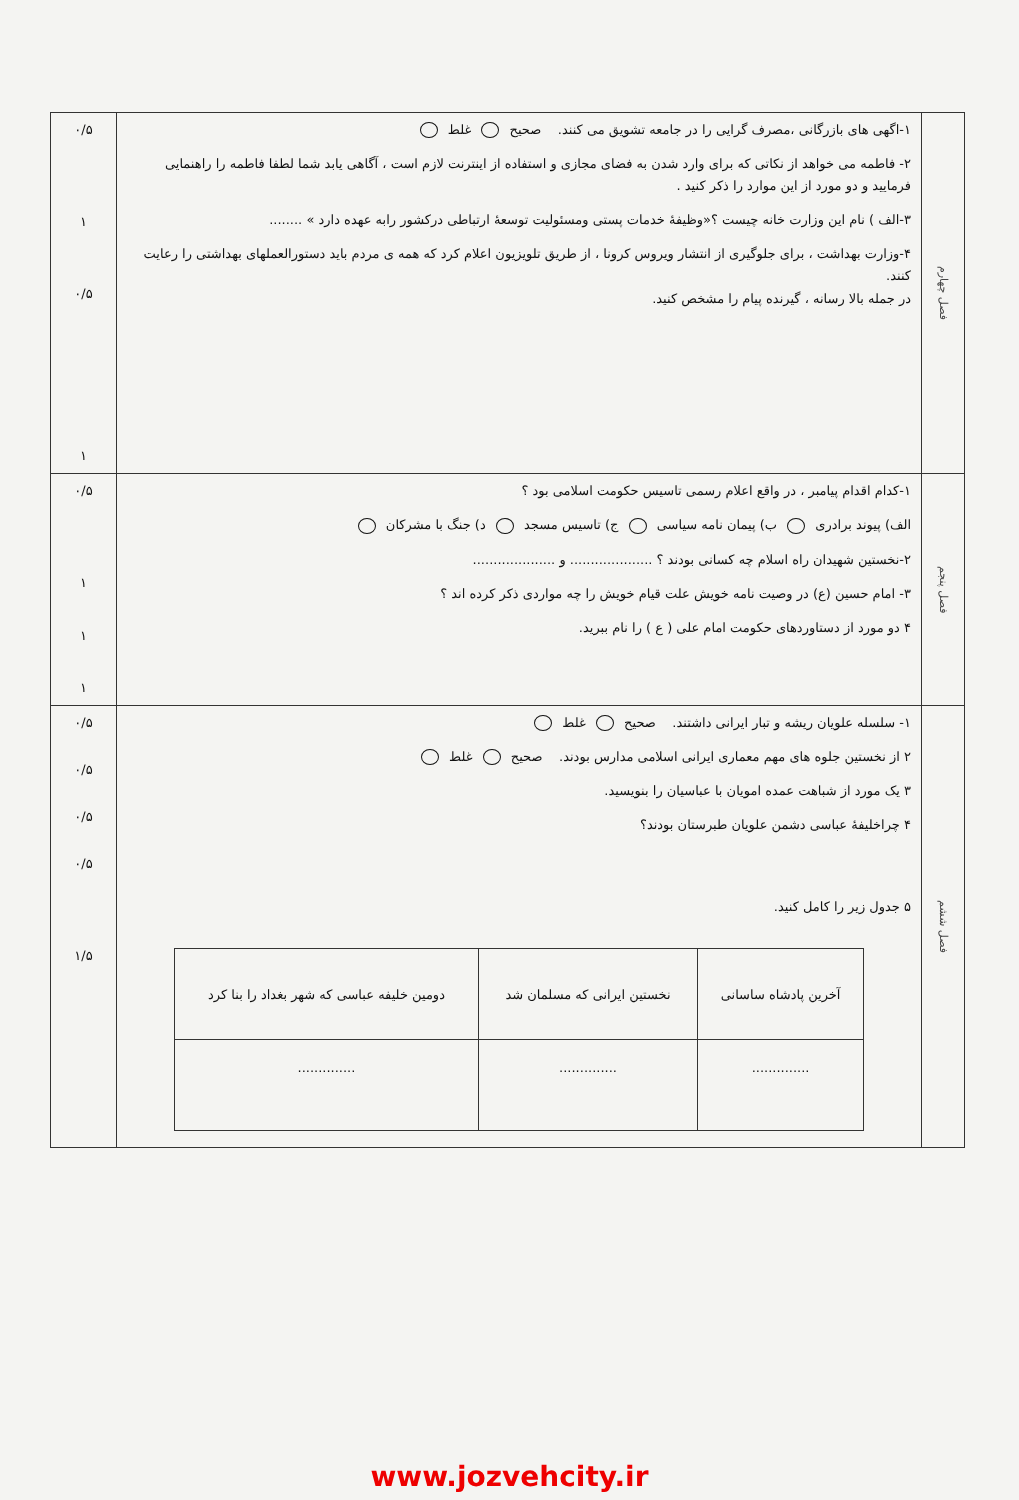| فصل چهارم | ۱-اگهی های بازرگانی ،مصرف گرایی را در جامعه تشویق می کنند. صحیح غلط ۲- فاطمه می خواهد از نکاتی که برای وارد شدن به فضای مجازی و استفاده از اینترنت لازم است ، آگاهی یابد شما لطفا فاطمه را راهنمایی فرمایید و دو مورد از این موارد را ذکر کنید . ۳-الف ) نام این وزارت خانه چیست ؟«وظیفهٔ خدمات پستی ومسئولیت توسعهٔ ارتباطی درکشور رابه عهده دارد » ........ ۴-وزارت بهداشت ، برای جلوگیری از انتشار ویروس کرونا ، از طریق تلویزیون اعلام کرد که همه ی مردم باید دستورالعملهای بهداشتی را رعایت کنند. در جمله بالا رسانه ، گیرنده پیام را مشخص کنید. | ۰/۵ ۱ ۰/۵ ۱ |
| فصل پنجم | ۱-کدام اقدام پیامبر ، در واقع اعلام رسمی تاسیس حکومت اسلامی بود ؟ الف) پیوند برادری ب) پیمان نامه سیاسی ج) تاسیس مسجد د) جنگ با مشرکان ۲-نخستین شهیدان راه اسلام چه کسانی بودند ؟ .................... و .................... ۳- امام حسین (ع) در وصیت نامه خویش علت قیام خویش را چه مواردی ذکر کرده اند ؟ ۴ دو مورد از دستاوردهای حکومت امام علی ( ع ) را نام ببرید. | ۰/۵ ۱ ۱ ۱ |
| فصل ششم | ۱- سلسله علویان ریشه و تبار ایرانی داشتند. صحیح غلط ۲ از نخستین جلوه های مهم معماری ایرانی اسلامی مدارس بودند. صحیح غلط ۳ یک مورد از شباهت عمده امویان با عباسیان را بنویسید. ۴ چراخلیفهٔ عباسی دشمن علویان طبرستان بودند؟ ۵ جدول زیر را کامل کنید. / آخرین پادشاه ساسانی / نخستین ایرانی که مسلمان شد / دومین خلیفه عباسی که شهر بغداد را بنا کرد / / --- / --- / --- / / .............. / .............. / .............. / | ۰/۵ ۰/۵ ۰/۵ ۰/۵ ۱/۵ |
www.jozvehcity.ir